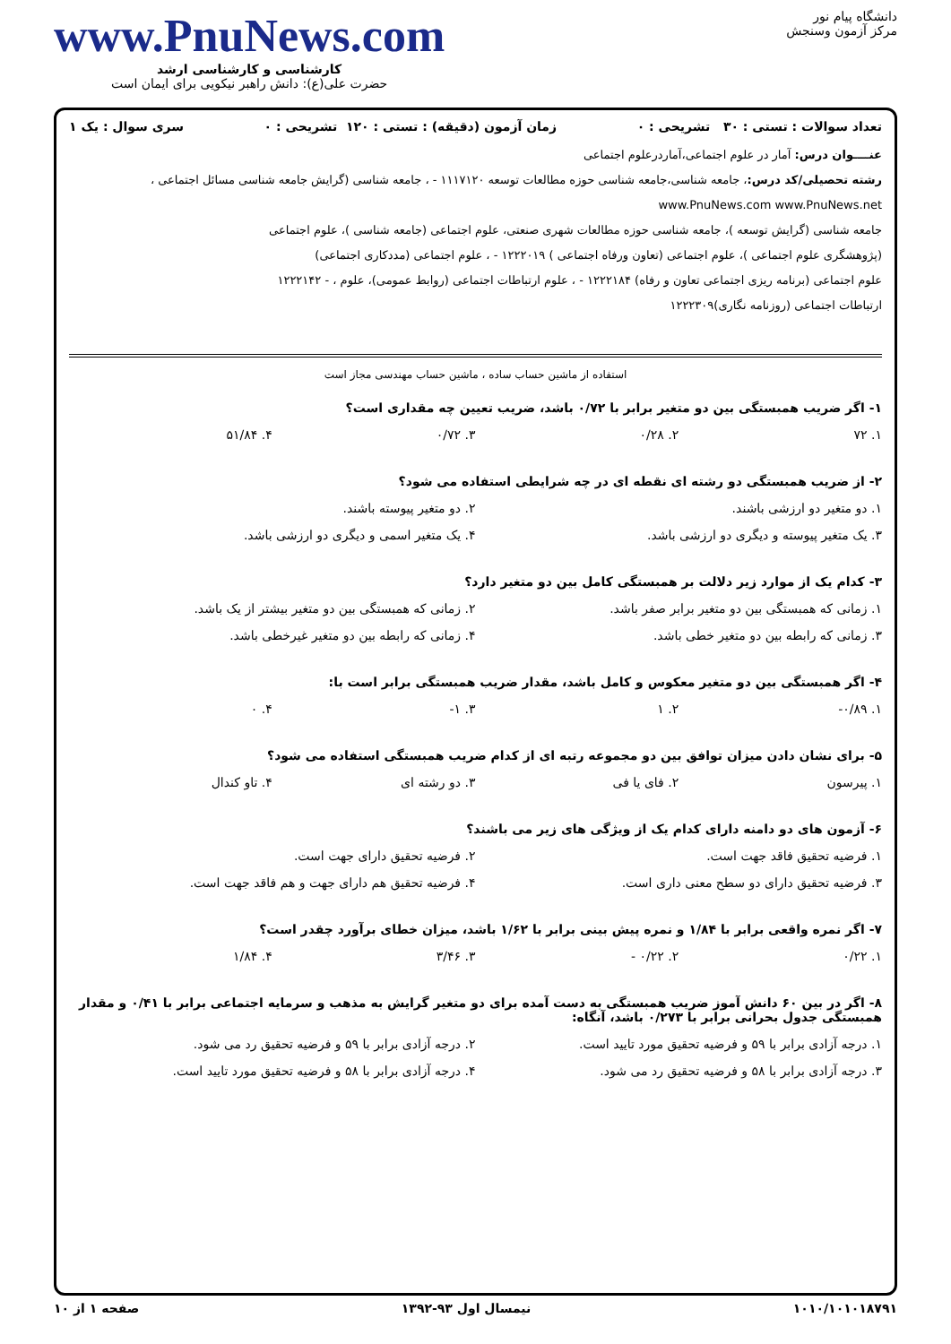دانشگاه پیام نور
مرکز آزمون وسنجش
www.PnuNews.com
کارشناسی و کارشناسی ارشد
حضرت علی(ع): دانش راهبر نیکویی برای ایمان است
تعداد سوالات : تستی : ۳۰ تشریحی : ۰ زمان آزمون (دقیقه) : تستی : ۱۲۰ تشریحی : ۰ سری سوال : یک ۱
عنــــوان درس: آمار در علوم اجتماعی،آماردرعلوم اجتماعی
رشته تحصیلی/کد درس:، جامعه شناسی،جامعه شناسی حوزه مطالعات توسعه ۱۱۱۷۱۲۰ - ، جامعه شناسی (گرایش جامعه شناسی مسائل اجتماعی ، www.PnuNews.com www.PnuNews.net
جامعه شناسی (گرایش توسعه )، جامعه شناسی حوزه مطالعات شهری صنعتی، علوم اجتماعی (جامعه شناسی )، علوم اجتماعی
(پژوهشگری علوم اجتماعی )، علوم اجتماعی (تعاون ورفاه اجتماعی ) ۱۲۲۲۰۱۹ - ، علوم اجتماعی (مددکاری اجتماعی)
علوم اجتماعی (برنامه ریزی اجتماعی تعاون و رفاه) ۱۲۲۲۱۸۴ - ، علوم ارتباطات اجتماعی (روابط عمومی)، علوم ، - ۱۲۲۲۱۴۲
ارتباطات اجتماعی (روزنامه نگاری)۱۲۲۲۳۰۹
استفاده از ماشین حساب ساده ، ماشین حساب مهندسی مجاز است
۱- اگر ضریب همبستگی بین دو متغیر برابر با ۰/۷۲ باشد، ضریب تعیین چه مقداری است؟
۱. ۷۲ ۲. ۰/۲۸ ۳. ۰/۷۲ ۴. ۵۱/۸۴
۲- از ضریب همبستگی دو رشته ای نقطه ای در چه شرایطی استفاده می شود؟
۱. دو متغیر دو ارزشی باشند. ۲. دو متغیر پیوسته باشند. ۳. یک متغیر پیوسته و دیگری دو ارزشی باشد. ۴. یک متغیر اسمی و دیگری دو ارزشی باشد.
۳- کدام یک از موارد زیر دلالت بر همبستگی کامل بین دو متغیر دارد؟
۱. زمانی که همبستگی بین دو متغیر برابر صفر باشد. ۲. زمانی که همبستگی بین دو متغیر بیشتر از یک باشد. ۳. زمانی که رابطه بین دو متغیر خطی باشد. ۴. زمانی که رابطه بین دو متغیر غیرخطی باشد.
۴- اگر همبستگی بین دو متغیر معکوس و کامل باشد، مقدار ضریب همبستگی برابر است با:
۱. ۰/۸۹- ۲. ۱ ۳. ۱- ۴. ۰
۵- برای نشان دادن میزان توافق بین دو مجموعه رتبه ای از کدام ضریب همبستگی استفاده می شود؟
۱. پیرسون ۲. فای یا فی ۳. دو رشته ای ۴. تاو کندال
۶- آزمون های دو دامنه دارای کدام یک از ویژگی های زیر می باشند؟
۱. فرضیه تحقیق فاقد جهت است. ۲. فرضیه تحقیق دارای جهت است. ۳. فرضیه تحقیق دارای دو سطح معنی داری است. ۴. فرضیه تحقیق هم دارای جهت و هم فاقد جهت است.
۷- اگر نمره واقعی برابر با ۱/۸۴ و نمره پیش بینی برابر با ۱/۶۲ باشد، میزان خطای برآورد چقدر است؟
۱. ۰/۲۲ ۲. ۰/۲۲ - ۳. ۳/۴۶ ۴. ۱/۸۴
۸- اگر در بین ۶۰ دانش آموز ضریب همبستگی به دست آمده برای دو متغیر گرایش به مذهب و سرمایه اجتماعی برابر با ۰/۴۱ و مقدار همبستگی جدول بحرانی برابر با ۰/۲۷۳ باشد، آنگاه:
۱. درجه آزادی برابر با ۵۹ و فرضیه تحقیق مورد تایید است. ۲. درجه آزادی برابر با ۵۹ و فرضیه تحقیق رد می شود. ۳. درجه آزادی برابر با ۵۸ و فرضیه تحقیق رد می شود. ۴. درجه آزادی برابر با ۵۸ و فرضیه تحقیق مورد تایید است.
۱۰۱۰/۱۰۱۰۱۸۷۹۱ نیمسال اول ۹۳-۱۳۹۲ صفحه ۱ از ۱۰